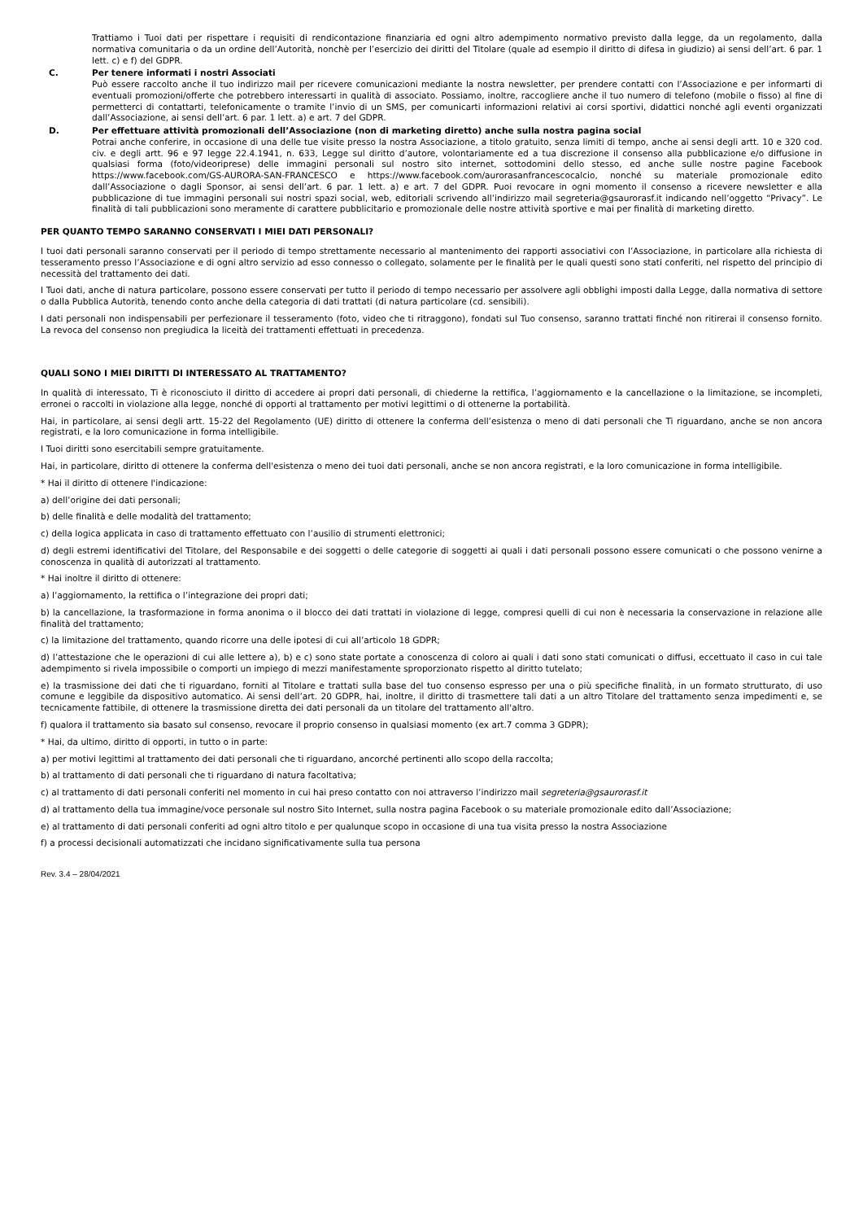Trattiamo i Tuoi dati per rispettare i requisiti di rendicontazione finanziaria ed ogni altro adempimento normativo previsto dalla legge, da un regolamento, dalla normativa comunitaria o da un ordine dell’Autorità, nonchè per l’esercizio dei diritti del Titolare (quale ad esempio il diritto di difesa in giudizio) ai sensi dell’art. 6 par. 1 lett. c) e f) del GDPR.
C. Per tenere informati i nostri Associati
Può essere raccolto anche il tuo indirizzo mail per ricevere comunicazioni mediante la nostra newsletter, per prendere contatti con l’Associazione e per informarti di eventuali promozioni/offerte che potrebbero interessarti in qualità di associato. Possiamo, inoltre, raccogliere anche il tuo numero di telefono (mobile o fisso) al fine di permetterci di contattarti, telefonicamente o tramite l’invio di un SMS, per comunicarti informazioni relativi ai corsi sportivi, didattici nonché agli eventi organizzati dall’Associazione, ai sensi dell’art. 6 par. 1 lett. a) e art. 7 del GDPR.
D. Per effettuare attività promozionali dell’Associazione (non di marketing diretto) anche sulla nostra pagina social
Potrai anche conferire, in occasione di una delle tue visite presso la nostra Associazione, a titolo gratuito, senza limiti di tempo, anche ai sensi degli artt. 10 e 320 cod. civ. e degli artt. 96 e 97 legge 22.4.1941, n. 633, Legge sul diritto d’autore, volontariamente ed a tua discrezione il consenso alla pubblicazione e/o diffusione in qualsiasi forma (foto/videoriprese) delle immagini personali sul nostro sito internet, sottodomini dello stesso, ed anche sulle nostre pagine Facebook https://www.facebook.com/GS-AURORA-SAN-FRANCESCO e https://www.facebook.com/aurorasanfrancescocalcio, nonché su materiale promozionale edito dall’Associazione o dagli Sponsor, ai sensi dell’art. 6 par. 1 lett. a) e art. 7 del GDPR. Puoi revocare in ogni momento il consenso a ricevere newsletter e alla pubblicazione di tue immagini personali sui nostri spazi social, web, editoriali scrivendo all’indirizzo mail segreteria@gsaurorasf.it indicando nell’oggetto “Privacy”. Le finalità di tali pubblicazioni sono meramente di carattere pubblicitario e promozionale delle nostre attività sportive e mai per finalità di marketing diretto.
PER QUANTO TEMPO SARANNO CONSERVATI I MIEI DATI PERSONALI?
I tuoi dati personali saranno conservati per il periodo di tempo strettamente necessario al mantenimento dei rapporti associativi con l’Associazione, in particolare alla richiesta di tesseramento presso l’Associazione e di ogni altro servizio ad esso connesso o collegato, solamente per le finalità per le quali questi sono stati conferiti, nel rispetto del principio di necessità del trattamento dei dati.
I Tuoi dati, anche di natura particolare, possono essere conservati per tutto il periodo di tempo necessario per assolvere agli obblighi imposti dalla Legge, dalla normativa di settore o dalla Pubblica Autorità, tenendo conto anche della categoria di dati trattati (di natura particolare (cd. sensibili).
I dati personali non indispensabili per perfezionare il tesseramento (foto, video che ti ritraggono), fondati sul Tuo consenso, saranno trattati finché non ritirerai il consenso fornito. La revoca del consenso non pregiudica la liceità dei trattamenti effettuati in precedenza.
QUALI SONO I MIEI DIRITTI DI INTERESSATO AL TRATTAMENTO?
In qualità di interessato, Ti è riconosciuto il diritto di accedere ai propri dati personali, di chiederne la rettifica, l’aggiornamento e la cancellazione o la limitazione, se incompleti, erronei o raccolti in violazione alla legge, nonché di opporti al trattamento per motivi legittimi o di ottenerne la portabilità.
Hai, in particolare, ai sensi degli artt. 15-22 del Regolamento (UE) diritto di ottenere la conferma dell’esistenza o meno di dati personali che Ti riguardano, anche se non ancora registrati, e la loro comunicazione in forma intelligibile.
I Tuoi diritti sono esercitabili sempre gratuitamente.
Hai, in particolare, diritto di ottenere la conferma dell'esistenza o meno dei tuoi dati personali, anche se non ancora registrati, e la loro comunicazione in forma intelligibile.
* Hai il diritto di ottenere l'indicazione:
a) dell’origine dei dati personali;
b) delle finalità e delle modalità del trattamento;
c) della logica applicata in caso di trattamento effettuato con l’ausilio di strumenti elettronici;
d) degli estremi identificativi del Titolare, del Responsabile e dei soggetti o delle categorie di soggetti ai quali i dati personali possono essere comunicati o che possono venirne a conoscenza in qualità di autorizzati al trattamento.
* Hai inoltre il diritto di ottenere:
a) l’aggiornamento, la rettifica o l’integrazione dei propri dati;
b) la cancellazione, la trasformazione in forma anonima o il blocco dei dati trattati in violazione di legge, compresi quelli di cui non è necessaria la conservazione in relazione alle finalità del trattamento;
c) la limitazione del trattamento, quando ricorre una delle ipotesi di cui all’articolo 18 GDPR;
d) l’attestazione che le operazioni di cui alle lettere a), b) e c) sono state portate a conoscenza di coloro ai quali i dati sono stati comunicati o diffusi, eccettuato il caso in cui tale adempimento si rivela impossibile o comporti un impiego di mezzi manifestamente sproporzionato rispetto al diritto tutelato;
e) la trasmissione dei dati che ti riguardano, forniti al Titolare e trattati sulla base del tuo consenso espresso per una o più specifiche finalità, in un formato strutturato, di uso comune e leggibile da dispositivo automatico. Ai sensi dell’art. 20 GDPR, hai, inoltre, il diritto di trasmettere tali dati a un altro Titolare del trattamento senza impedimenti e, se tecnicamente fattibile, di ottenere la trasmissione diretta dei dati personali da un titolare del trattamento all'altro.
f) qualora il trattamento sia basato sul consenso, revocare il proprio consenso in qualsiasi momento (ex art.7 comma 3 GDPR);
* Hai, da ultimo, diritto di opporti, in tutto o in parte:
a) per motivi legittimi al trattamento dei dati personali che ti riguardano, ancorché pertinenti allo scopo della raccolta;
b) al trattamento di dati personali che ti riguardano di natura facoltativa;
c) al trattamento di dati personali conferiti nel momento in cui hai preso contatto con noi attraverso l’indirizzo mail segreteria@gsaurorasf.it
d) al trattamento della tua immagine/voce personale sul nostro Sito Internet, sulla nostra pagina Facebook o su materiale promozionale edito dall’Associazione;
e) al trattamento di dati personali conferiti ad ogni altro titolo e per qualunque scopo in occasione di una tua visita presso la nostra Associazione
f) a processi decisionali automatizzati che incidano significativamente sulla tua persona
Rev. 3.4 – 28/04/2021